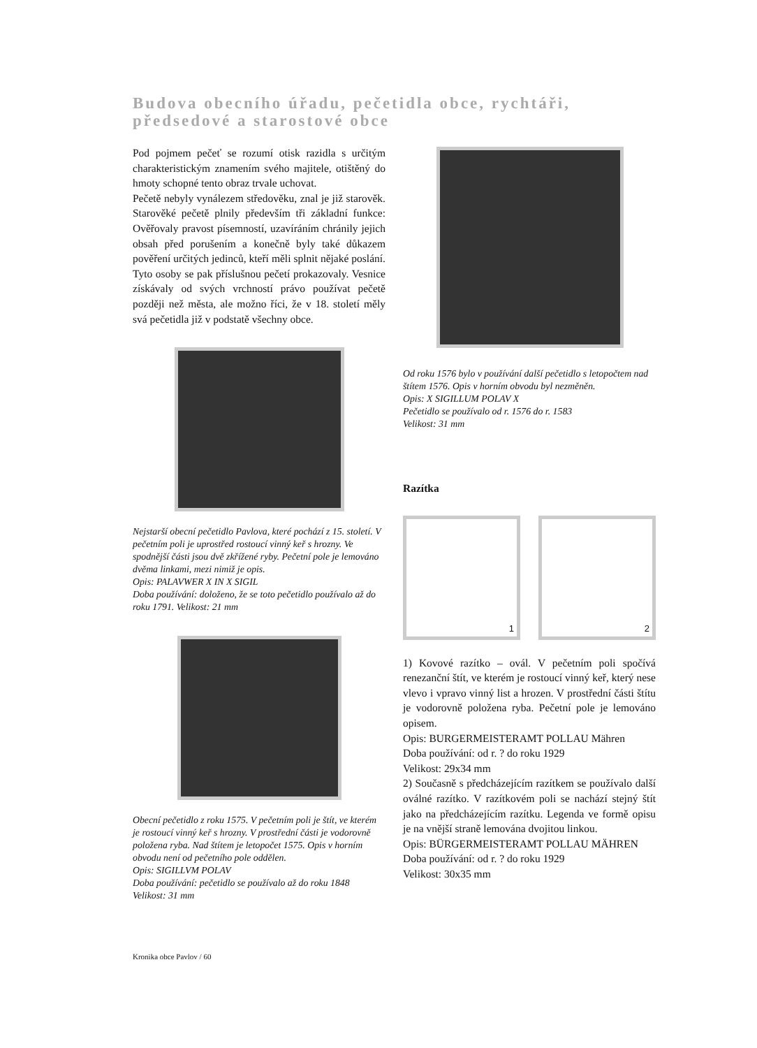Budova obecního úřadu, pečetidla obce, rychtáři, předsedové a starostové obce
Pod pojmem pečeť se rozumí otisk razidla s určitým charakteristickým znamením svého majitele, otištěný do hmoty schopné tento obraz trvale uchovat.
Pečetě nebyly vynálezem středověku, znal je již starověk. Starověké pečetě plnily především tři základní funkce: Ověřovaly pravost písemností, uzavíráním chránily jejich obsah před porušením a konečně byly také důkazem pověření určitých jedinců, kteří měli splnit nějaké poslání. Tyto osoby se pak příslušnou pečetí prokazovaly. Vesnice získávaly od svých vrchností právo používat pečetě později než města, ale možno říci, že v 18. století měly svá pečetidla již v podstatě všechny obce.
Nejstarší obecní pečetidlo Pavlova, které pochází z 15. století. V pečetním poli je uprostřed rostoucí vinný keř s hrozny. Ve spodnější části jsou dvě zkřížené ryby. Pečetní pole je lemováno dvěma linkami, mezi nimiž je opis.
Opis: PALAVWER X IN X SIGIL
Doba používání: doloženo, že se toto pečetidlo používalo až do roku 1791. Velikost: 21 mm
Obecní pečetidlo z roku 1575. V pečetním poli je štít, ve kterém je rostoucí vinný keř s hrozny. V prostřední části je vodorovně položena ryba. Nad štítem je letopočet 1575. Opis v horním obvodu není od pečetního pole oddělen.
Opis: SIGILLVM POLAV
Doba používání: pečetidlo se používalo až do roku 1848
Velikost: 31 mm
Od roku 1576 bylo v používání další pečetidlo s letopočtem nad štítem 1576. Opis v horním obvodu byl nezměněn.
Opis: X SIGILLUM POLAV X
Pečetidlo se používalo od r. 1576 do r. 1583
Velikost: 31 mm
Razítka
1 2
1) Kovové razítko – ovál. V pečetním poli spočívá renezanční štít, ve kterém je rostoucí vinný keř, který nese vlevo i vpravo vinný list a hrozen. V prostřední části štítu je vodorovně položena ryba. Pečetní pole je lemováno opisem.
Opis: BURGERMEISTERAMT POLLAU Mähren
Doba používání: od r. ? do roku 1929
Velikost: 29x34 mm
2) Současně s předcházejícím razítkem se používalo další oválné razítko. V razítkovém poli se nachází stejný štít jako na předcházejícím razítku. Legenda ve formě opisu je na vnější straně lemována dvojitou linkou.
Opis: BÜRGERMEISTERAMT POLLAU MÄHREN
Doba používání: od r. ? do roku 1929
Velikost: 30x35 mm
Kronika obce Pavlov / 60